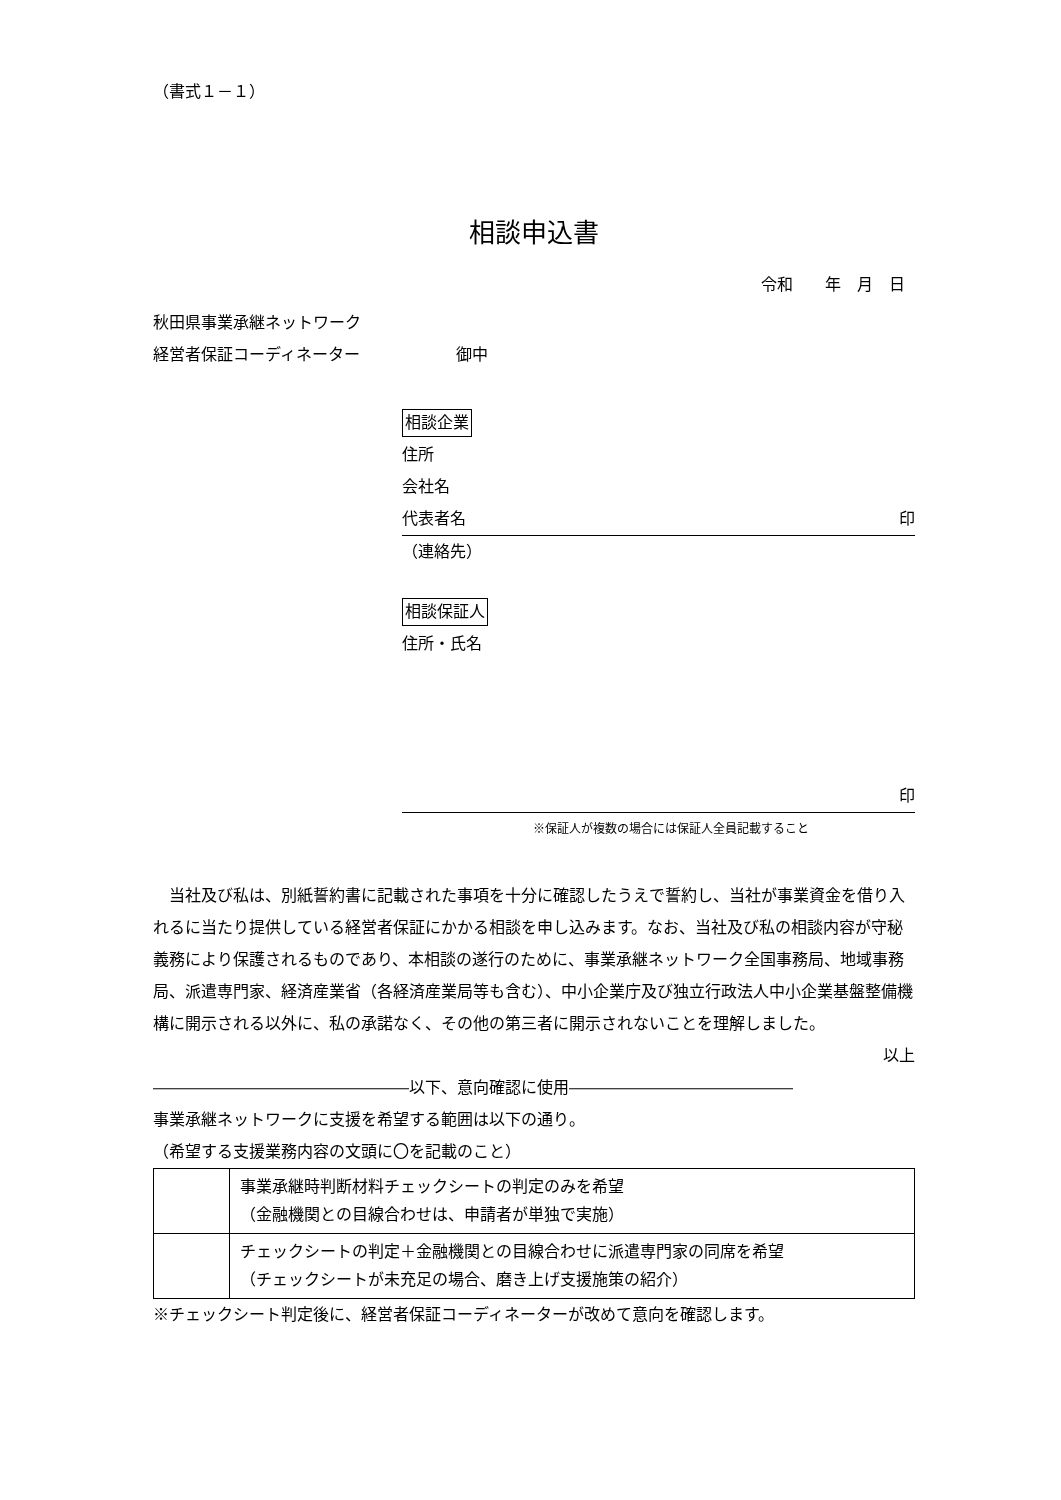（書式１－１）
相談申込書
令和　　年　月　日
秋田県事業承継ネットワーク
経営者保証コーディネーター　　　　　　御中
相談企業
住所
会社名
代表者名 印
（連絡先）
相談保証人
住所・氏名
印
※保証人が複数の場合には保証人全員記載すること
当社及び私は、別紙誓約書に記載された事項を十分に確認したうえで誓約し、当社が事業資金を借り入れるに当たり提供している経営者保証にかかる相談を申し込みます。なお、当社及び私の相談内容が守秘義務により保護されるものであり、本相談の遂行のために、事業承継ネットワーク全国事務局、地域事務局、派遣専門家、経済産業省（各経済産業局等も含む）、中小企業庁及び独立行政法人中小企業基盤整備機構に開示される以外に、私の承諾なく、その他の第三者に開示されないことを理解しました。
以上
――――――――――――――――以下、意向確認に使用――――――――――――――
事業承継ネットワークに支援を希望する範囲は以下の通り。
（希望する支援業務内容の文頭に〇を記載のこと）
| | 事業承継時判断材料チェックシートの判定のみを希望 （金融機関との目線合わせは、申請者が単独で実施） |
| | チェックシートの判定＋金融機関との目線合わせに派遣専門家の同席を希望 （チェックシートが未充足の場合、磨き上げ支援施策の紹介） |
※チェックシート判定後に、経営者保証コーディネーターが改めて意向を確認します。